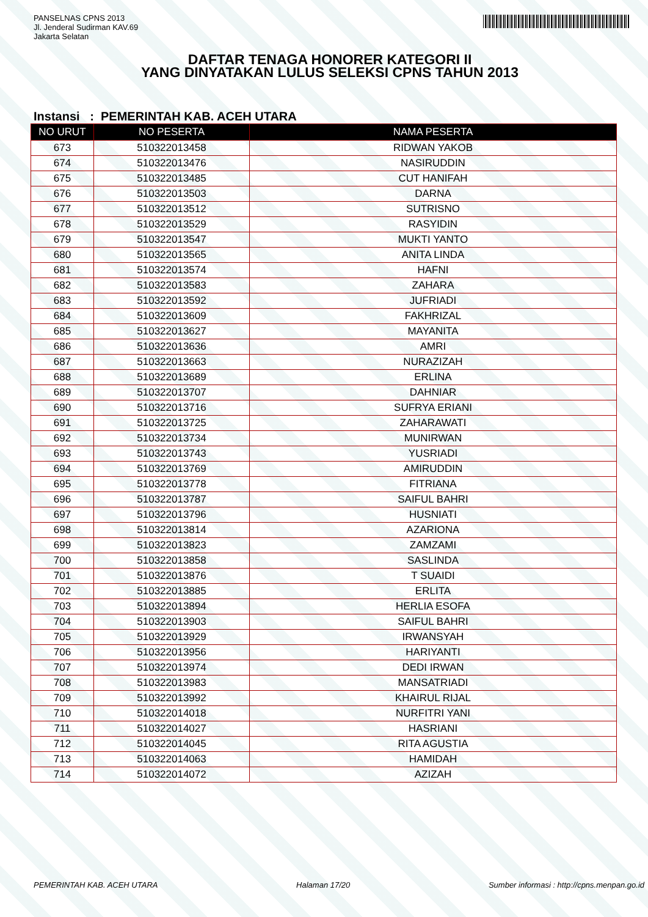PANSELNAS CPNS 2013
Jl. Jenderal Sudirman KAV.69
Jakarta Selatan
DAFTAR TENAGA HONORER KATEGORI II
YANG DINYATAKAN LULUS SELEKSI CPNS TAHUN 2013
Instansi : PEMERINTAH KAB. ACEH UTARA
| NO URUT | NO PESERTA | NAMA PESERTA |
| --- | --- | --- |
| 673 | 510322013458 | RIDWAN YAKOB |
| 674 | 510322013476 | NASIRUDDIN |
| 675 | 510322013485 | CUT HANIFAH |
| 676 | 510322013503 | DARNA |
| 677 | 510322013512 | SUTRISNO |
| 678 | 510322013529 | RASYIDIN |
| 679 | 510322013547 | MUKTI YANTO |
| 680 | 510322013565 | ANITA LINDA |
| 681 | 510322013574 | HAFNI |
| 682 | 510322013583 | ZAHARA |
| 683 | 510322013592 | JUFRIADI |
| 684 | 510322013609 | FAKHRIZAL |
| 685 | 510322013627 | MAYANITA |
| 686 | 510322013636 | AMRI |
| 687 | 510322013663 | NURAZIZAH |
| 688 | 510322013689 | ERLINA |
| 689 | 510322013707 | DAHNIAR |
| 690 | 510322013716 | SUFRYA ERIANI |
| 691 | 510322013725 | ZAHARAWATI |
| 692 | 510322013734 | MUNIRWAN |
| 693 | 510322013743 | YUSRIADI |
| 694 | 510322013769 | AMIRUDDIN |
| 695 | 510322013778 | FITRIANA |
| 696 | 510322013787 | SAIFUL BAHRI |
| 697 | 510322013796 | HUSNIATI |
| 698 | 510322013814 | AZARIONA |
| 699 | 510322013823 | ZAMZAMI |
| 700 | 510322013858 | SASLINDA |
| 701 | 510322013876 | T SUAIDI |
| 702 | 510322013885 | ERLITA |
| 703 | 510322013894 | HERLIA ESOFA |
| 704 | 510322013903 | SAIFUL BAHRI |
| 705 | 510322013929 | IRWANSYAH |
| 706 | 510322013956 | HARIYANTI |
| 707 | 510322013974 | DEDI IRWAN |
| 708 | 510322013983 | MANSATRIADI |
| 709 | 510322013992 | KHAIRUL RIJAL |
| 710 | 510322014018 | NURFITRI YANI |
| 711 | 510322014027 | HASRIANI |
| 712 | 510322014045 | RITA AGUSTIA |
| 713 | 510322014063 | HAMIDAH |
| 714 | 510322014072 | AZIZAH |
PEMERINTAH KAB. ACEH UTARA Halaman 17/20 Sumber informasi : http://cpns.menpan.go.id